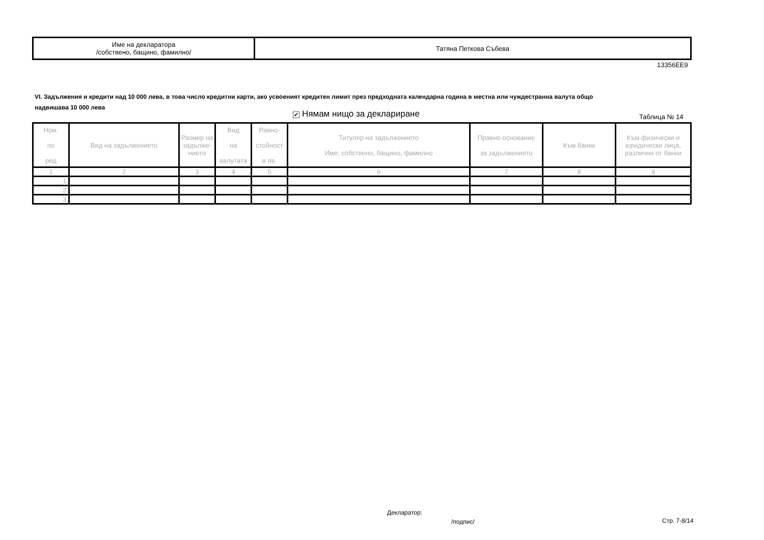| Име на декларатора /собствено, бащино, фамилно/ | Татяна Петкова Събева |
13356EE9
VI. Задължения и кредити над 10 000 лева, в това число кредитни карти, ако усвоеният кредитен лимит през предходната календарна година в местна или чуждестранна валута общо надвишава 10 000 лева
✔ Нямам нищо за деклариране Таблица № 14
| Ном. по ред | Вид на задължението | Размер на задълже-нието | Вид на валутата | Равно- стойност в лв. | Титуляр на задължението Име: собствено, бащино, фамилно | Правно основание за задължението | Към банки | Към физически и юридически лица, различни от банки |
| --- | --- | --- | --- | --- | --- | --- | --- | --- |
| 1 | 2 | 3 | 4 | 5 | 6 | 7 | 8 | 9 |
| 1. | | | | | | | | |
| 2. | | | | | | | | |
| 3. | | | | | | | | |
Декларатор:
/подпис/ Стр. 7-8/14